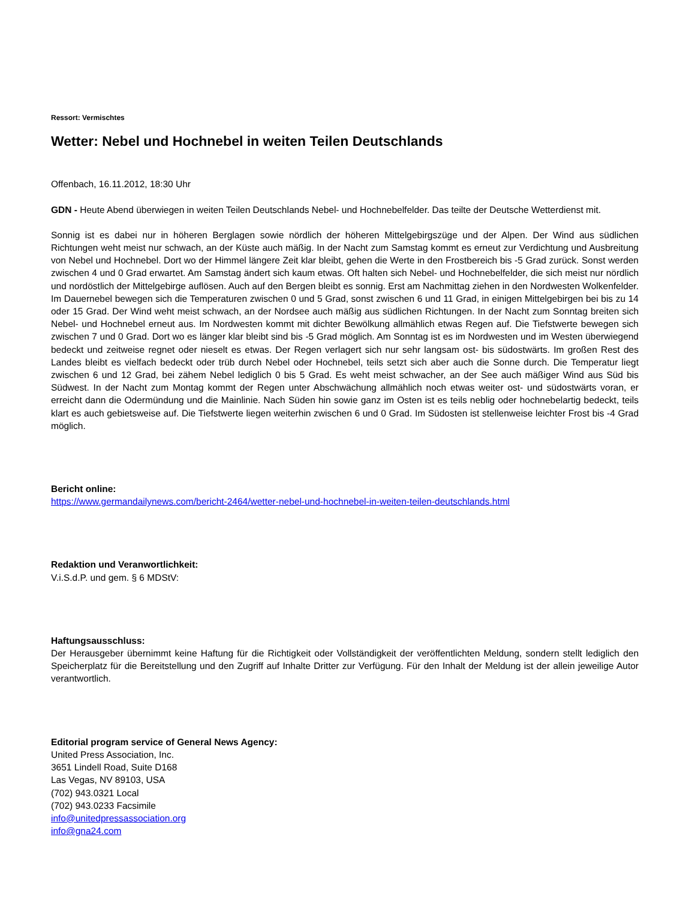Ressort: Vermischtes
Wetter: Nebel und Hochnebel in weiten Teilen Deutschlands
Offenbach, 16.11.2012, 18:30 Uhr
GDN - Heute Abend überwiegen in weiten Teilen Deutschlands Nebel- und Hochnebelfelder. Das teilte der Deutsche Wetterdienst mit.
Sonnig ist es dabei nur in höheren Berglagen sowie nördlich der höheren Mittelgebirgszüge und der Alpen. Der Wind aus südlichen Richtungen weht meist nur schwach, an der Küste auch mäßig. In der Nacht zum Samstag kommt es erneut zur Verdichtung und Ausbreitung von Nebel und Hochnebel. Dort wo der Himmel längere Zeit klar bleibt, gehen die Werte in den Frostbereich bis -5 Grad zurück. Sonst werden zwischen 4 und 0 Grad erwartet. Am Samstag ändert sich kaum etwas. Oft halten sich Nebel- und Hochnebelfelder, die sich meist nur nördlich und nordöstlich der Mittelgebirge auflösen. Auch auf den Bergen bleibt es sonnig. Erst am Nachmittag ziehen in den Nordwesten Wolkenfelder. Im Dauernebel bewegen sich die Temperaturen zwischen 0 und 5 Grad, sonst zwischen 6 und 11 Grad, in einigen Mittelgebirgen bei bis zu 14 oder 15 Grad. Der Wind weht meist schwach, an der Nordsee auch mäßig aus südlichen Richtungen. In der Nacht zum Sonntag breiten sich Nebel- und Hochnebel erneut aus. Im Nordwesten kommt mit dichter Bewölkung allmählich etwas Regen auf. Die Tiefstwerte bewegen sich zwischen 7 und 0 Grad. Dort wo es länger klar bleibt sind bis -5 Grad möglich. Am Sonntag ist es im Nordwesten und im Westen überwiegend bedeckt und zeitweise regnet oder nieselt es etwas. Der Regen verlagert sich nur sehr langsam ost- bis südostwärts. Im großen Rest des Landes bleibt es vielfach bedeckt oder trüb durch Nebel oder Hochnebel, teils setzt sich aber auch die Sonne durch. Die Temperatur liegt zwischen 6 und 12 Grad, bei zähem Nebel lediglich 0 bis 5 Grad. Es weht meist schwacher, an der See auch mäßiger Wind aus Süd bis Südwest. In der Nacht zum Montag kommt der Regen unter Abschwächung allmählich noch etwas weiter ost- und südostwärts voran, er erreicht dann die Odermündung und die Mainlinie. Nach Süden hin sowie ganz im Osten ist es teils neblig oder hochnebelartig bedeckt, teils klart es auch gebietsweise auf. Die Tiefstwerte liegen weiterhin zwischen 6 und 0 Grad. Im Südosten ist stellenweise leichter Frost bis -4 Grad möglich.
Bericht online:
https://www.germandailynews.com/bericht-2464/wetter-nebel-und-hochnebel-in-weiten-teilen-deutschlands.html
Redaktion und Veranwortlichkeit:
V.i.S.d.P. und gem. § 6 MDStV:
Haftungsausschluss:
Der Herausgeber übernimmt keine Haftung für die Richtigkeit oder Vollständigkeit der veröffentlichten Meldung, sondern stellt lediglich den Speicherplatz für die Bereitstellung und den Zugriff auf Inhalte Dritter zur Verfügung. Für den Inhalt der Meldung ist der allein jeweilige Autor verantwortlich.
Editorial program service of General News Agency:
United Press Association, Inc.
3651 Lindell Road, Suite D168
Las Vegas, NV 89103, USA
(702) 943.0321 Local
(702) 943.0233 Facsimile
info@unitedpressassociation.org
info@gna24.com